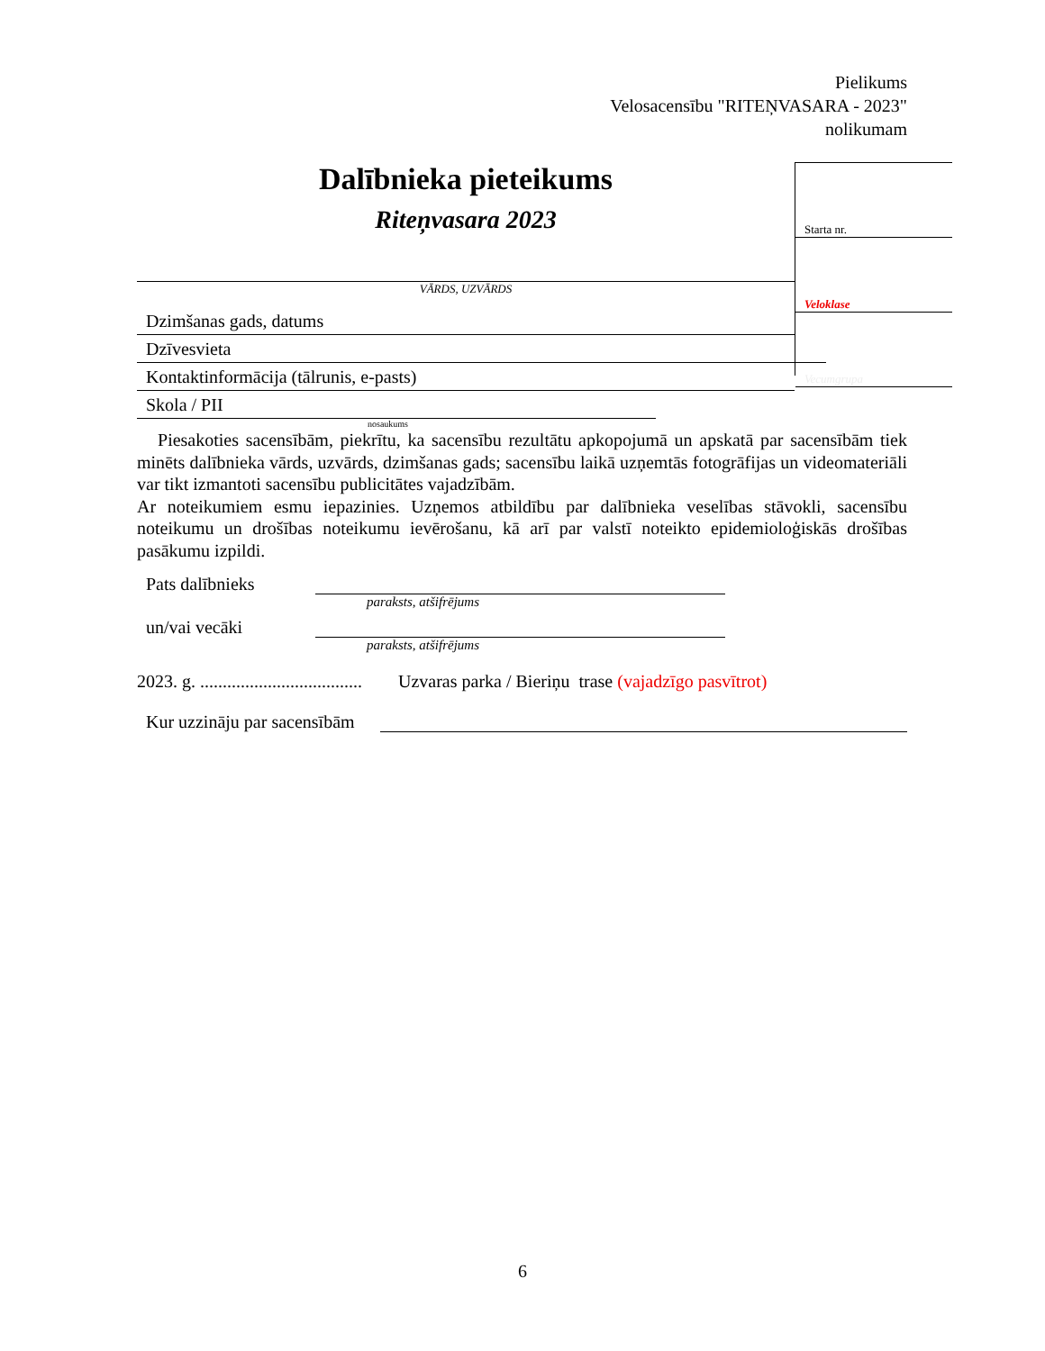Pielikums
Velosacensību "RITEŅVASARA - 2023"
nolikumam
Starta nr.
Veloklase
Vecumgrupa
Dalībnieka pieteikums
Riteņvasara 2023
VĀRDS, UZVĀRDS
Dzimšanas gads, datums
Dzīvesvieta
Kontaktinformācija (tālrunis, e-pasts)
Skola / PII
nosaukums
Piesakoties sacensībām, piekrītu, ka sacensību rezultātu apkopojumā un apskatā par sacensībām tiek minēts dalībnieka vārds, uzvārds, dzimšanas gads; sacensību laikā uzņemtās fotogrāfijas un videomateriāli var tikt izmantoti sacensību publicitātes vajadzībām.
Ar noteikumiem esmu iepazinies. Uzņemos atbildību par dalībnieka veselības stāvokli, sacensību noteikumu un drošības noteikumu ievērošanu, kā arī par valstī noteikto epidemioloģiskās drošības pasākumu izpildi.
Pats dalībnieks
paraksts, atšifrējums
un/vai vecāki
paraksts, atšifrējums
2023. g. .................................... Uzvaras parka / Bieriņu trase (vajadzīgo pasvītrot)
Kur uzzināju par sacensībām
6